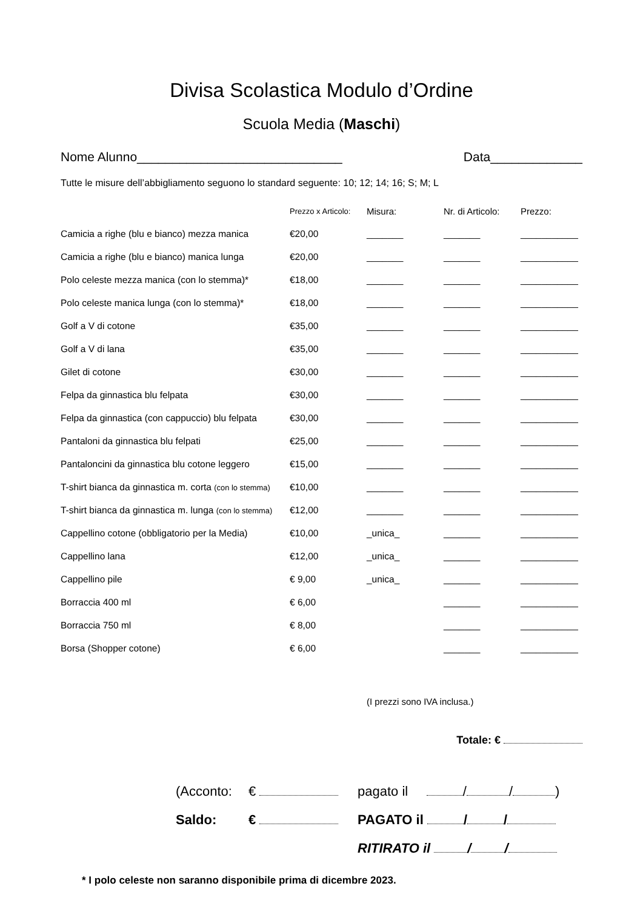Divisa Scolastica Modulo d’Ordine
Scuola Media (Maschi)
Nome Alunno_____________________________ Data_____________
Tutte le misure dell’abbigliamento seguono lo standard seguente: 10; 12; 14; 16; S; M; L
| | Prezzo x Articolo: | Misura: | Nr. di Articolo: | Prezzo: |
| --- | --- | --- | --- | --- |
| Camicia a righe (blu e bianco) mezza manica | €20,00 | _______ | _______ | ___________ |
| Camicia a righe (blu e bianco) manica lunga | €20,00 | _______ | _______ | ___________ |
| Polo celeste mezza manica (con lo stemma)* | €18,00 | _______ | _______ | ___________ |
| Polo celeste manica lunga (con lo stemma)* | €18,00 | _______ | _______ | ___________ |
| Golf a V di cotone | €35,00 | _______ | _______ | ___________ |
| Golf a V di lana | €35,00 | _______ | _______ | ___________ |
| Gilet di cotone | €30,00 | _______ | _______ | ___________ |
| Felpa da ginnastica blu felpata | €30,00 | _______ | _______ | ___________ |
| Felpa da ginnastica (con cappuccio) blu felpata | €30,00 | _______ | _______ | ___________ |
| Pantaloni da ginnastica blu felpati | €25,00 | _______ | _______ | ___________ |
| Pantaloncini da ginnastica blu cotone leggero | €15,00 | _______ | _______ | ___________ |
| T-shirt bianca da ginnastica m. corta (con lo stemma) | €10,00 | _______ | _______ | ___________ |
| T-shirt bianca da ginnastica m. lunga (con lo stemma) | €12,00 | _______ | _______ | ___________ |
| Cappellino cotone (obbligatorio per la Media) | €10,00 | _unica_ | _______ | ___________ |
| Cappellino lana | €12,00 | _unica_ | _______ | ___________ |
| Cappellino pile | € 9,00 | _unica_ | _______ | ___________ |
| Borraccia 400 ml | € 6,00 | | _______ | ___________ |
| Borraccia 750 ml | € 8,00 | | _______ | ___________ |
| Borsa (Shopper cotone) | € 6,00 | | _______ | ___________ |
(I prezzi sono IVA inclusa.)
Totale: €
(Acconto: € pagato il / / )
Saldo: € PAGATO il / /
RITIRATO il / /
* I polo celeste non saranno disponibile prima di dicembre 2023.